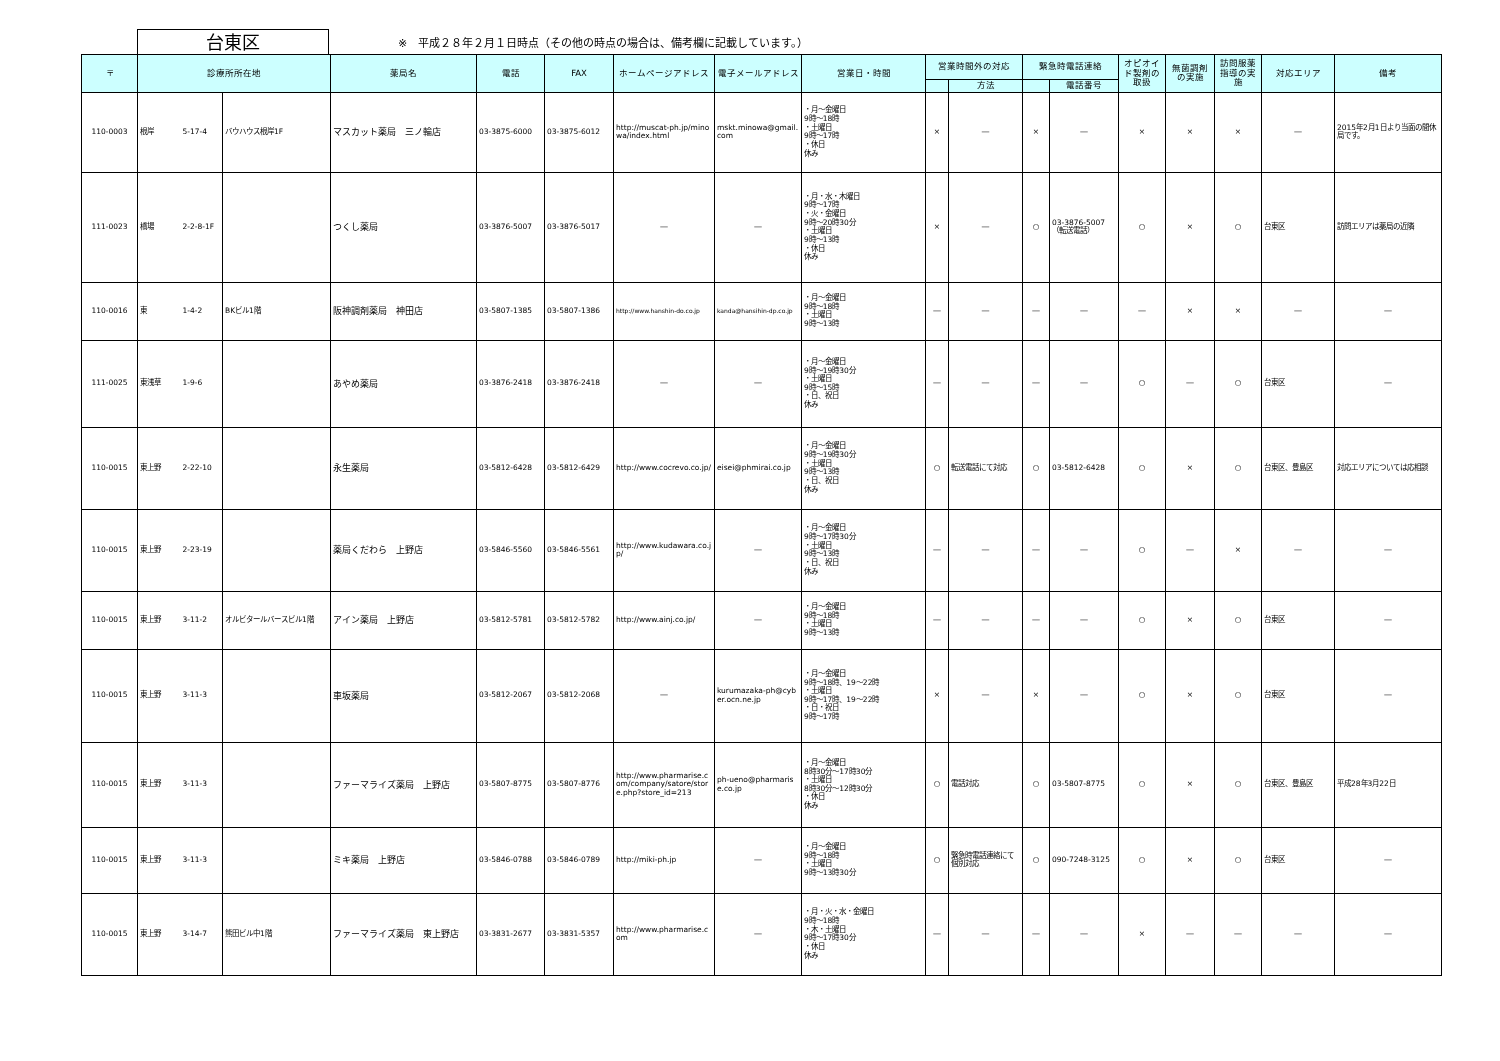台東区
※　平成２８年２月１日時点（その他の時点の場合は、備考欄に記載しています。）
| 〒 | 診療所所在地 | | | 薬局名 | 電話 | FAX | ホームページアドレス | 電子メールアドレス | 営業日・時間 | 営業時間外の対応 | | 緊急時電話連絡 | | オピオイド製剤の取扱 | 無菌調剤の実施 | 訪問服薬指導の実施 | 対応エリア | 備考 |
| --- | --- | --- | --- | --- | --- | --- | --- | --- | --- | --- | --- | --- | --- | --- | --- | --- | --- | --- |
| | | | | | | | | | | | 方法 | | 電話番号 | | | | | |
| 110-0003 | 根岸 | 5-17-4 | バウハウス根岸1F | マスカット薬局 三ノ輪店 | 03-3875-6000 | 03-3875-6012 | http://muscat-ph.jp/minowa/index.html | mskt.minowa@gmail.com | ・月～金曜日 9時～18時 ・土曜日 9時～17時 ・休日 休み | × | ― | × | ― | × | × | × | ― | 2015年2月1日より当面の間休局です。 |
| 111-0023 | 橋場 | 2-2-8-1F | | つくし薬局 | 03-3876-5007 | 03-3876-5017 | ― | ― | ・月・水・木曜日 9時～17時 ・火・金曜日 9時～20時30分 ・土曜日 9時～13時 ・休日 休み | × | ― | ○ | 03-3876-5007（転送電話） | ○ | × | ○ | 台東区 | 訪問エリアは薬局の近隣 |
| 110-0016 | 東 | 1-4-2 | BKビル1階 | 阪神調剤薬局 神田店 | 03-5807-1385 | 03-5807-1386 | http://www.hanshin-do.co.jp | kanda@hansihin-dp.co.jp | ・月～金曜日 9時～18時 ・土曜日 9時～13時 | ― | ― | ― | ― | ― | × | × | ― | ― |
| 111-0025 | 東浅草 | 1-9-6 | | あやめ薬局 | 03-3876-2418 | 03-3876-2418 | ― | ― | ・月～金曜日 9時～19時30分 ・土曜日 9時～15時 ・日、祝日 休み | ― | ― | ― | ― | ○ | ― | ○ | 台東区 | ― |
| 110-0015 | 東上野 | 2-22-10 | | 永生薬局 | 03-5812-6428 | 03-5812-6429 | http://www.cocrevo.co.jp/ | eisei@phmirai.co.jp | ・月～金曜日 9時～19時30分 ・土曜日 9時～13時 ・日、祝日 休み | ○ | 転送電話にて対応 | ○ | 03-5812-6428 | ○ | × | ○ | 台東区、豊島区 | 対応エリアについては応相談 |
| 110-0015 | 東上野 | 2-23-19 | | 薬局くだわら 上野店 | 03-5846-5560 | 03-5846-5561 | http://www.kudawara.co.jp/ | ― | ・月～金曜日 9時～17時30分 ・土曜日 9時～13時 ・日、祝日 休み | ― | ― | ― | ― | ○ | ― | × | ― | ― |
| 110-0015 | 東上野 | 3-11-2 | オルビタールバースビル1階 | アイン薬局 上野店 | 03-5812-5781 | 03-5812-5782 | http://www.ainj.co.jp/ | ― | ・月～金曜日 9時～18時 ・土曜日 9時～13時 | ― | ― | ― | ― | ○ | × | ○ | 台東区 | ― |
| 110-0015 | 東上野 | 3-11-3 | | 車坂薬局 | 03-5812-2067 | 03-5812-2068 | ― | kurumazaka-ph@cyber.ocn.ne.jp | ・月～金曜日 9時～18時、19～22時 ・土曜日 9時～17時、19～22時 ・日・祝日 9時～17時 | × | ― | × | ― | ○ | × | ○ | 台東区 | ― |
| 110-0015 | 東上野 | 3-11-3 | | ファーマライズ薬局 上野店 | 03-5807-8775 | 03-5807-8776 | http://www.pharmarise.com/company/satore/store.php?store_id=213 | ph-ueno@pharmarise.co.jp | ・月～金曜日 8時30分～17時30分 ・土曜日 8時30分～12時30分 ・休日 休み | ○ | 電話対応 | ○ | 03-5807-8775 | ○ | × | ○ | 台東区、豊島区 | 平成28年3月22日 |
| 110-0015 | 東上野 | 3-11-3 | | ミキ薬局 上野店 | 03-5846-0788 | 03-5846-0789 | http://miki-ph.jp | ― | ・月～金曜日 9時～18時 ・土曜日 9時～13時30分 | ○ | 緊急時電話連絡にて個別対応 | ○ | 090-7248-3125 | ○ | × | ○ | 台東区 | ― |
| 110-0015 | 東上野 | 3-14-7 | 熊田ビル中1階 | ファーマライズ薬局 東上野店 | 03-3831-2677 | 03-3831-5357 | http://www.pharmarise.com | ― | ・月・火・水・金曜日 9時～18時 ・木・土曜日 9時～17時30分 ・休日 休み | ― | ― | ― | ― | × | ― | ― | ― | ― |